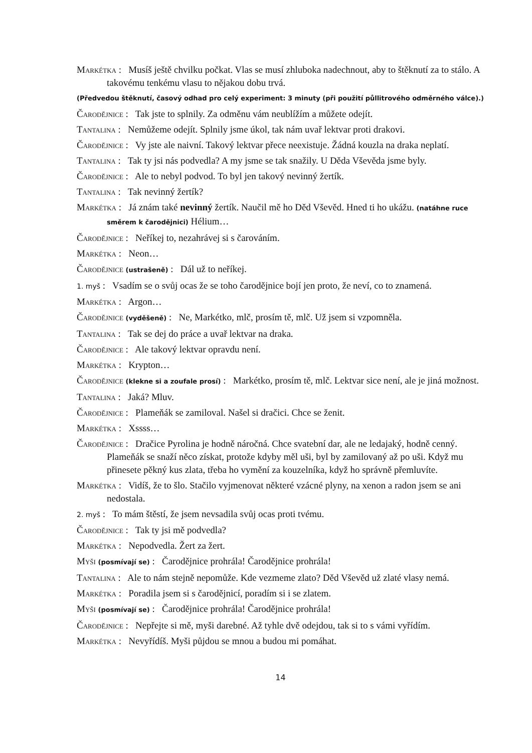Markétka : Musíš ještě chvilku počkat. Vlas se musí zhluboka nadechnout, aby to štěknutí za to stálo. A takovému tenkému vlasu to nějakou dobu trvá.
(Předvedou štěknutí, časový odhad pro celý experiment: 3 minuty (při použití půllitrového odměrného válce).)
Čarodějnice : Tak jste to splnily. Za odměnu vám neublížím a můžete odejít.
Tantalina : Nemůžeme odejít. Splnily jsme úkol, tak nám uvař lektvar proti drakovi.
Čarodějnice : Vy jste ale naivní. Takový lektvar přece neexistuje. Žádná kouzla na draka neplatí.
Tantalina : Tak ty jsi nás podvedla? A my jsme se tak snažily. U Děda Vševěda jsme byly.
Čarodějnice : Ale to nebyl podvod. To byl jen takový nevinný žertík.
Tantalina : Tak nevinný žertík?
Markétka : Já znám také nevinný žertík. Naučil mě ho Děd Vševěd. Hned ti ho ukážu. (natáhne ruce směrem k čarodějnici) Hélium…
Čarodějnice : Neříkej to, nezahrávej si s čarováním.
Markétka : Neon…
Čarodějnice (ustrašeně) : Dál už to neříkej.
1. myš : Vsadím se o svůj ocas že se toho čarodějnice bojí jen proto, že neví, co to znamená.
Markétka : Argon…
Čarodějnice (vyděšeně) : Ne, Markétko, mlč, prosím tě, mlč. Už jsem si vzpomněla.
Tantalina : Tak se dej do práce a uvař lektvar na draka.
Čarodějnice : Ale takový lektvar opravdu není.
Markétka : Krypton…
Čarodějnice (klekne si a zoufale prosí) : Markétko, prosím tě, mlč. Lektvar sice není, ale je jiná možnost.
Tantalina : Jaká? Mluv.
Čarodějnice : Plameňák se zamiloval. Našel si dračici. Chce se ženit.
Markétka : Xssss…
Čarodějnice : Dračice Pyrolina je hodně náročná. Chce svatební dar, ale ne ledajaký, hodně cenný. Plameňák se snaží něco získat, protože kdyby měl uši, byl by zamilovaný až po uši. Když mu přinesete pěkný kus zlata, třeba ho vymění za kouzelníka, když ho správně přemluvíte.
Markétka : Vidíš, že to šlo. Stačilo vyjmenovat některé vzácné plyny, na xenon a radon jsem se ani nedostala.
2. myš : To mám štěstí, že jsem nevsadila svůj ocas proti tvému.
Čarodějnice : Tak ty jsi mě podvedla?
Markétka : Nepodvedla. Žert za žert.
Myši (posmívají se) : Čarodějnice prohrála! Čarodějnice prohrála!
Tantalina : Ale to nám stejně nepomůže. Kde vezmeme zlato? Děd Vševěd už zlaté vlasy nemá.
Markétka : Poradila jsem si s čarodějnicí, poradím si i se zlatem.
Myši (posmívají se) : Čarodějnice prohrála! Čarodějnice prohrála!
Čarodějnice : Nepřejte si mě, myši darebné. Až tyhle dvě odejdou, tak si to s vámi vyřídím.
Markétka : Nevyřídíš. Myši půjdou se mnou a budou mi pomáhat.
14